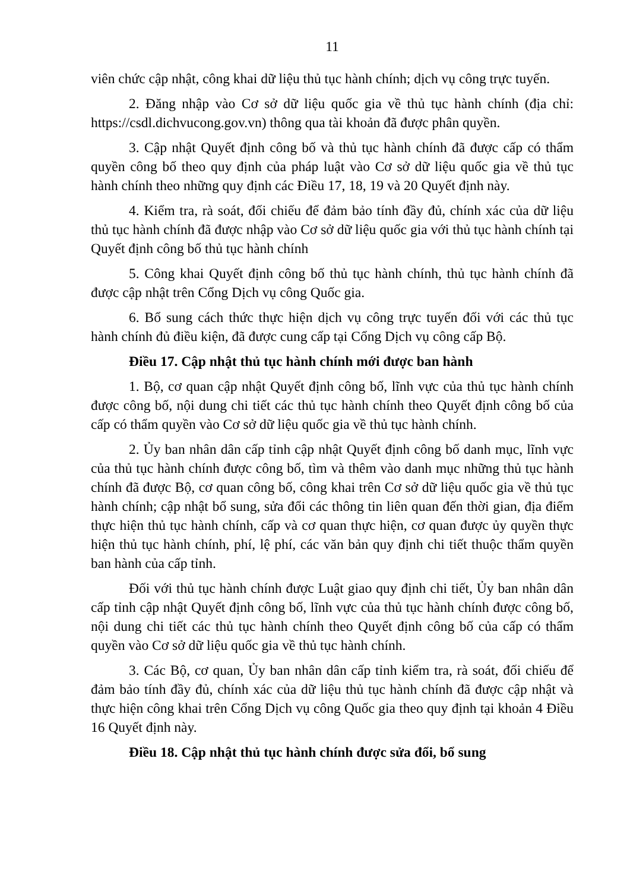11
viên chức cập nhật, công khai dữ liệu thủ tục hành chính; dịch vụ công trực tuyến.
2. Đăng nhập vào Cơ sở dữ liệu quốc gia về thủ tục hành chính (địa chỉ: https://csdl.dichvucong.gov.vn) thông qua tài khoản đã được phân quyền.
3. Cập nhật Quyết định công bố và thủ tục hành chính đã được cấp có thẩm quyền công bố theo quy định của pháp luật vào Cơ sở dữ liệu quốc gia về thủ tục hành chính theo những quy định các Điều 17, 18, 19 và 20 Quyết định này.
4. Kiểm tra, rà soát, đối chiếu để đảm bảo tính đầy đủ, chính xác của dữ liệu thủ tục hành chính đã được nhập vào Cơ sở dữ liệu quốc gia với thủ tục hành chính tại Quyết định công bố thủ tục hành chính
5. Công khai Quyết định công bố thủ tục hành chính, thủ tục hành chính đã được cập nhật trên Cổng Dịch vụ công Quốc gia.
6. Bổ sung cách thức thực hiện dịch vụ công trực tuyến đối với các thủ tục hành chính đủ điều kiện, đã được cung cấp tại Cổng Dịch vụ công cấp Bộ.
Điều 17. Cập nhật thủ tục hành chính mới được ban hành
1. Bộ, cơ quan cập nhật Quyết định công bố, lĩnh vực của thủ tục hành chính được công bố, nội dung chi tiết các thủ tục hành chính theo Quyết định công bố của cấp có thẩm quyền vào Cơ sở dữ liệu quốc gia về thủ tục hành chính.
2. Ủy ban nhân dân cấp tỉnh cập nhật Quyết định công bố danh mục, lĩnh vực của thủ tục hành chính được công bố, tìm và thêm vào danh mục những thủ tục hành chính đã được Bộ, cơ quan công bố, công khai trên Cơ sở dữ liệu quốc gia về thủ tục hành chính; cập nhật bổ sung, sửa đổi các thông tin liên quan đến thời gian, địa điểm thực hiện thủ tục hành chính, cấp và cơ quan thực hiện, cơ quan được ủy quyền thực hiện thủ tục hành chính, phí, lệ phí, các văn bản quy định chi tiết thuộc thẩm quyền ban hành của cấp tỉnh.
Đối với thủ tục hành chính được Luật giao quy định chi tiết, Ủy ban nhân dân cấp tỉnh cập nhật Quyết định công bố, lĩnh vực của thủ tục hành chính được công bố, nội dung chi tiết các thủ tục hành chính theo Quyết định công bố của cấp có thẩm quyền vào Cơ sở dữ liệu quốc gia về thủ tục hành chính.
3. Các Bộ, cơ quan, Ủy ban nhân dân cấp tỉnh kiểm tra, rà soát, đối chiếu để đảm bảo tính đầy đủ, chính xác của dữ liệu thủ tục hành chính đã được cập nhật và thực hiện công khai trên Cổng Dịch vụ công Quốc gia theo quy định tại khoản 4 Điều 16 Quyết định này.
Điều 18. Cập nhật thủ tục hành chính được sửa đổi, bổ sung